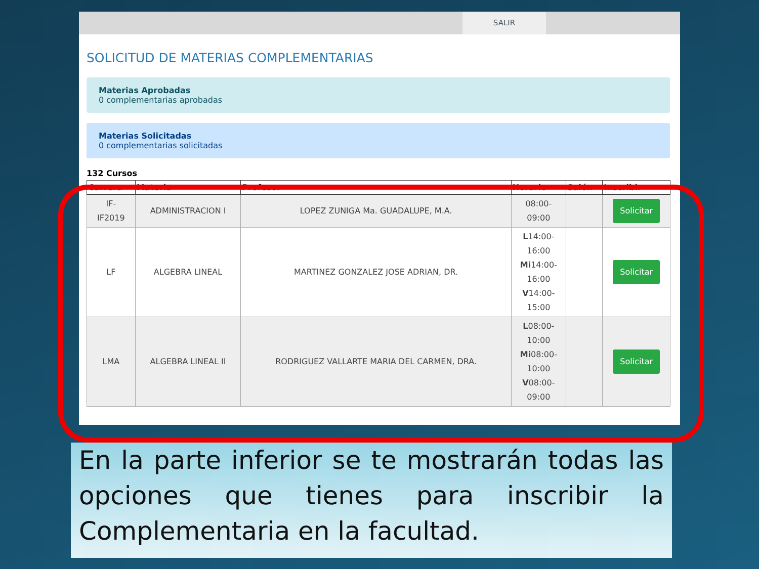SALIR
SOLICITUD DE MATERIAS COMPLEMENTARIAS
Materias Aprobadas
0 complementarias aprobadas
Materias Solicitadas
0 complementarias solicitadas
132 Cursos
| Carrera | Materia | Profesor | Horario | Salón | Inscribir |
| --- | --- | --- | --- | --- | --- |
| IF- IF2019 | ADMINISTRACION I | LOPEZ ZUNIGA Ma. GUADALUPE, M.A. | 08:00- 09:00 | | Solicitar |
| LF | ALGEBRA LINEAL | MARTINEZ GONZALEZ JOSE ADRIAN, DR. | L 14:00- 16:00 Mi 14:00- 16:00 V 14:00- 15:00 | | Solicitar |
| LMA | ALGEBRA LINEAL II | RODRIGUEZ VALLARTE MARIA DEL CARMEN, DRA. | L 08:00- 10:00 Mi 08:00- 10:00 V 08:00- 09:00 | | Solicitar |
En la parte inferior se te mostrarán todas las opciones que tienes para inscribir la Complementaria en la facultad.